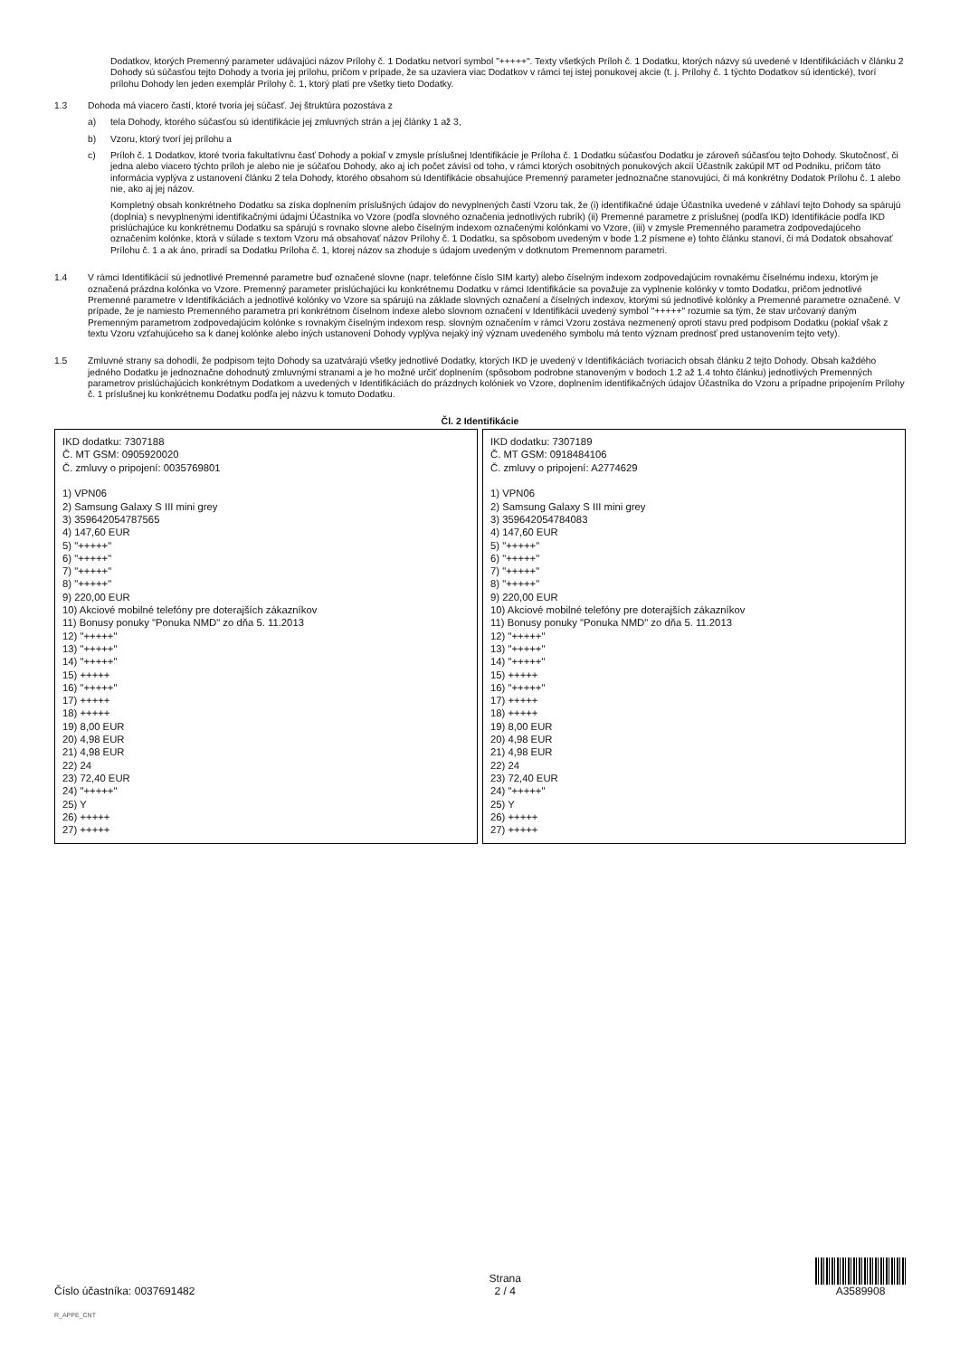Dodatkov, ktorých Premenný parameter udávajúci názov Prílohy č. 1 Dodatku netvorí symbol "+++++". Texty všetkých Príloh č. 1 Dodatku, ktorých názvy sú uvedené v Identifikáciách v článku 2 Dohody sú súčasťou tejto Dohody a tvoria jej prílohu, pričom v prípade, že sa uzaviera viac Dodatkov v rámci tej istej ponukovej akcie (t. j. Prílohy č. 1 týchto Dodatkov sú identické), tvorí prílohu Dohody len jeden exemplár Prílohy č. 1, ktorý platí pre všetky tieto Dodatky.
1.3 Dohoda má viacero častí, ktoré tvoria jej súčasť. Jej štruktúra pozostáva z
a) tela Dohody, ktorého súčasťou sú identifikácie jej zmluvných strán a jej články 1 až 3,
b) Vzoru, ktorý tvorí jej prílohu a
c) Príloh č. 1 Dodatkov, ktoré tvoria fakultatívnu časť Dohody a pokiaľ v zmysle príslušnej Identifikácie je Príloha č. 1 Dodatku súčasťou Dodatku je zároveň súčasťou tejto Dohody. Skutočnosť, či jedna alebo viacero týchto príloh je alebo nie je súčaťou Dohody, ako aj ich počet závisí od toho, v rámci ktorých osobitných ponukových akcií Účastník zakúpil MT od Podniku, pričom táto informácia vyplýva z ustanovení článku 2 tela Dohody, ktorého obsahom sú Identifikácie obsahujúce Premenný parameter jednoznačne stanovujúci, či má konkrétny Dodatok Prílohu č. 1 alebo nie, ako aj jej názov.
Kompletný obsah konkrétneho Dodatku sa získa doplnením príslušných údajov do nevyplnených častí Vzoru tak, že (i) identifikačné údaje Účastníka uvedené v záhlaví tejto Dohody sa spárujú (doplnia) s nevyplnenými identifikačnými údajmi Účastníka vo Vzore (podľa slovného označenia jednotlivých rubrík) (ii) Premenné parametre z príslušnej (podľa IKD) Identifikácie podľa IKD prislúchajúce ku konkrétnemu Dodatku sa spárujú s rovnako slovne alebo číselným indexom označenými kolónkami vo Vzore, (iii) v zmysle Premenného parametra zodpovedajúceho označením kolónke, ktorá v súlade s textom Vzoru má obsahovať názov Prílohy č. 1 Dodatku, sa spôsobom uvedeným v bode 1.2 písmene e) tohto článku stanoví, či má Dodatok obsahovať Prílohu č. 1 a ak áno, priradí sa Dodatku Príloha č. 1, ktorej názov sa zhoduje s údajom uvedeným v dotknutom Premennom parametri.
1.4 V rámci Identifikácií sú jednotlivé Premenné parametre buď označené slovne (napr. telefónne číslo SIM karty) alebo číselným indexom zodpovedajúcim rovnakému číselnému indexu, ktorým je označená prázdna kolónka vo Vzore. Premenný parameter prislúchajúci ku konkrétnemu Dodatku v rámci Identifikácie sa považuje za vyplnenie kolónky v tomto Dodatku, pričom jednotlivé Premenné parametre v Identifikáciách a jednotlivé kolónky vo Vzore sa spárujú na základe slovných označení a číselných indexov, ktorými sú jednotlivé kolónky a Premenné parametre označené. V prípade, že je namiesto Premenného parametra pri konkrétnom číselnom indexe alebo slovnom označení v Identifikácii uvedený symbol "+++++" rozumie sa tým, že stav určovaný daným Premenným parametrom zodpovedajúcim kolónke s rovnakým číselným indexom resp. slovným označením v rámci Vzoru zostáva nezmenený oproti stavu pred podpisom Dodatku (pokiaľ však z textu Vzoru vzťahujúceho sa k danej kolónke alebo iných ustanovení Dohody vyplýva nejaký iný význam uvedeného symbolu má tento význam prednosť pred ustanovením tejto vety).
1.5 Zmluvné strany sa dohodli, že podpisom tejto Dohody sa uzatvárajú všetky jednotlivé Dodatky, ktorých IKD je uvedený v Identifikáciách tvoriacich obsah článku 2 tejto Dohody. Obsah každého jedného Dodatku je jednoznačne dohodnutý zmluvnými stranami a je ho možné určiť doplnením (spôsobom podrobne stanoveným v bodoch 1.2 až 1.4 tohto článku) jednotlivých Premenných parametrov prislúchajúcich konkrétnym Dodatkom a uvedených v Identifikáciách do prázdnych kolóniek vo Vzore, doplnením identifikačných údajov Účastníka do Vzoru a prípadne pripojením Prílohy č. 1 príslušnej ku konkrétnemu Dodatku podľa jej názvu k tomuto Dodatku.
Čl. 2 Identifikácie
IKD dodatku: 7307188
Č. MT GSM: 0905920020
Č. zmluvy o pripojení: 0035769801
1) VPN06
2) Samsung Galaxy S III mini grey
3) 359642054787565
4) 147,60 EUR
5) "+++++"
6) "+++++"
7) "+++++"
8) "+++++"
9) 220,00 EUR
10) Akciové mobilné telefóny pre doterajších zákazníkov
11) Bonusy ponuky "Ponuka NMD" zo dňa 5. 11.2013
12) "+++++"
13) "+++++"
14) "+++++"
15) +++++
16) "+++++"
17) +++++
18) +++++
19) 8,00 EUR
20) 4,98 EUR
21) 4,98 EUR
22) 24
23) 72,40 EUR
24) "+++++"
25) Y
26) +++++
27) +++++
IKD dodatku: 7307189
Č. MT GSM: 0918484106
Č. zmluvy o pripojení: A2774629
1) VPN06
2) Samsung Galaxy S III mini grey
3) 359642054784083
4) 147,60 EUR
5) "+++++"
6) "+++++"
7) "+++++"
8) "+++++"
9) 220,00 EUR
10) Akciové mobilné telefóny pre doterajších zákazníkov
11) Bonusy ponuky "Ponuka NMD" zo dňa 5. 11.2013
12) "+++++"
13) "+++++"
14) "+++++"
15) +++++
16) "+++++"
17) +++++
18) +++++
19) 8,00 EUR
20) 4,98 EUR
21) 4,98 EUR
22) 24
23) 72,40 EUR
24) "+++++"
25) Y
26) +++++
27) +++++
Číslo účastníka: 0037691482
Strana
2 / 4
A3589908
R_APPE_CNT